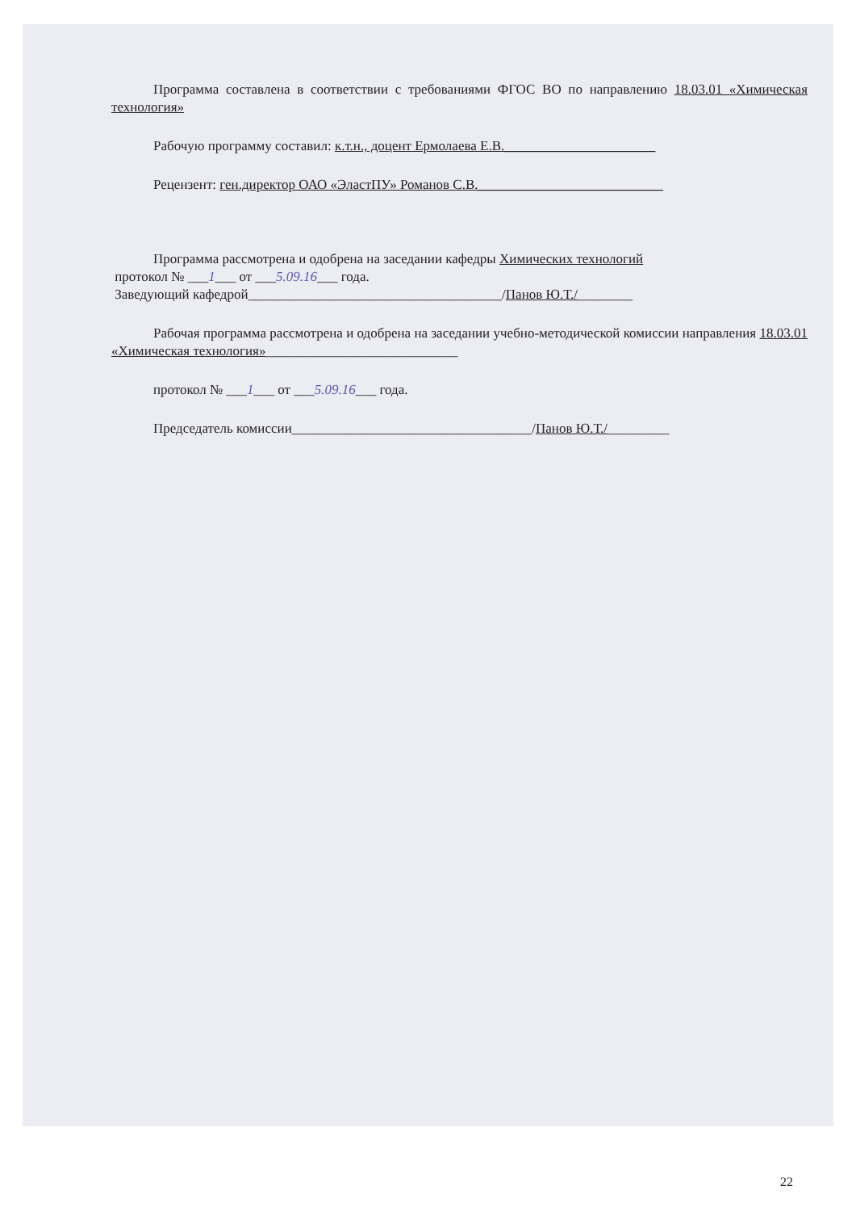Программа составлена в соответствии с требованиями ФГОС ВО по направлению 18.03.01 «Химическая технология»
Рабочую программу составил: к.т.н., доцент Ермолаева Е.В.______________________
Рецензент: ген.директор ОАО «ЭластПУ» Романов С.В.___________________________
Программа рассмотрена и одобрена на заседании кафедры Химических технологий
протокол № ___1___ от ___5.09.16___ года.
Заведующий кафедрой_____________________________________/Панов Ю.Т./________
Рабочая программа рассмотрена и одобрена на заседании учебно-методической комиссии направления 18.03.01 «Химическая технология»____________________________
протокол № ___1___ от ___5.09.16___ года.
Председатель комиссии___________________________________/Панов Ю.Т./_________
22